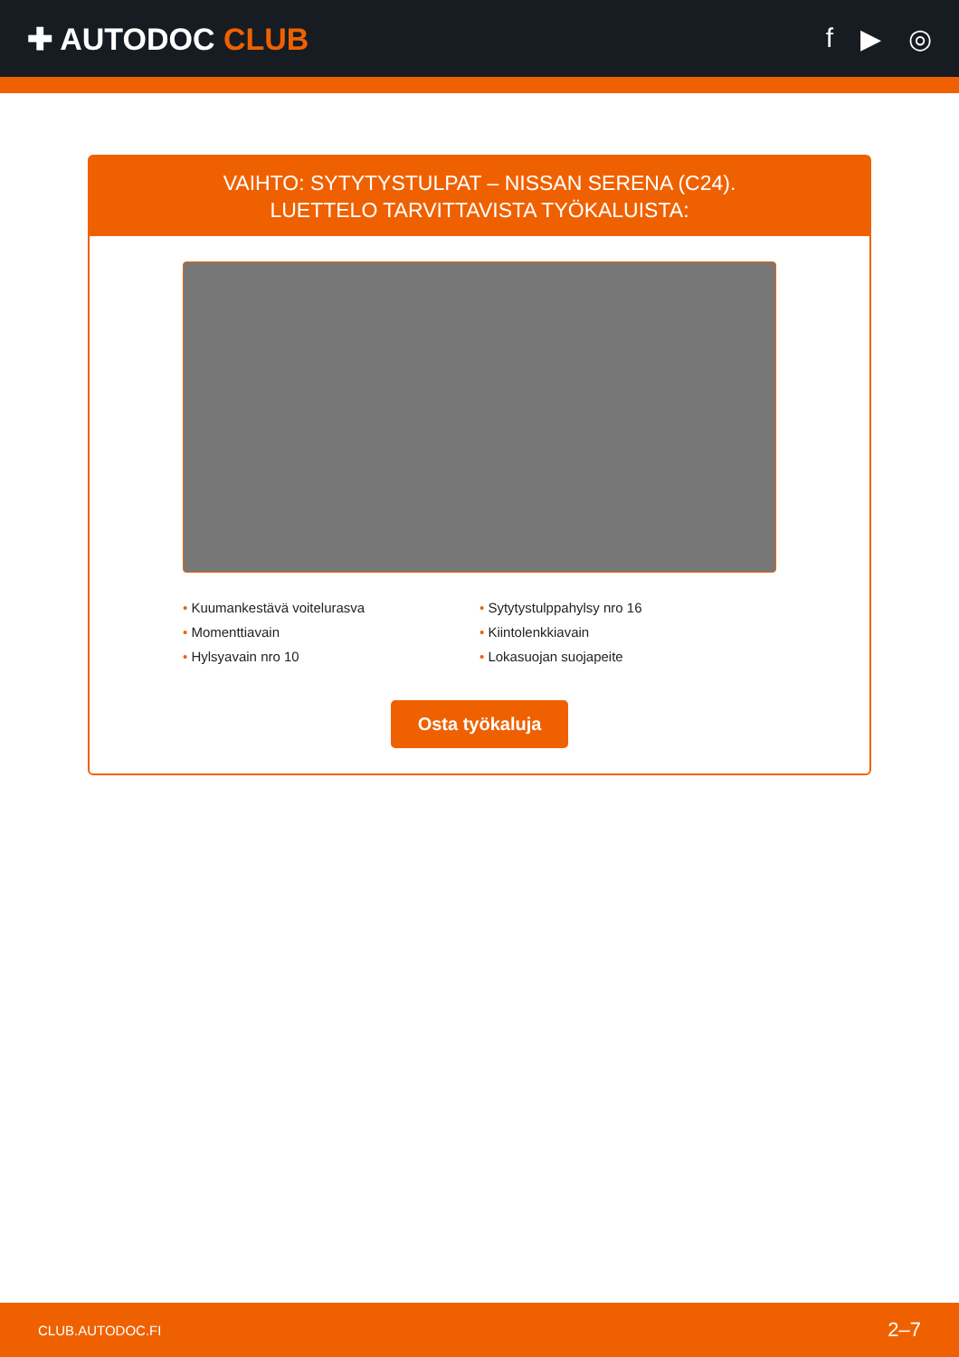✚ AUTODOC CLUB f ▶ ◎
VAIHTO: SYTYTYSTULPAT – NISSAN SERENA (C24).
LUETTELO TARVITTAVISTA TYÖKALUISTA:
• Kuumankestävä voitelurasva
• Sytytystulppahylsy nro 16
• Momenttiavain
• Kiintolenkkiavain
• Hylsyavain nro 10
• Lokasuojan suojapeite
Osta työkaluja
CLUB.AUTODOC.FI 2–7